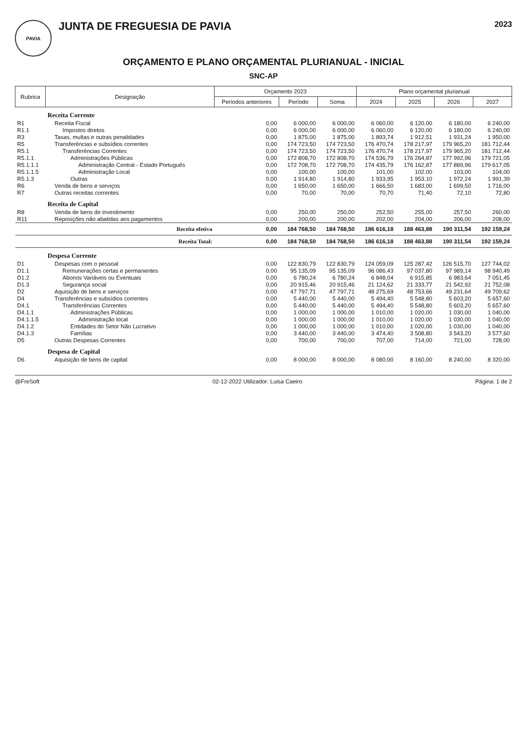PAVIA
JUNTA DE FREGUESIA DE PAVIA
2023
ORÇAMENTO E PLANO ORÇAMENTAL PLURIANUAL - INICIAL
SNC-AP
| Rubrica | Designação | Orçamento 2023 | | | Plano orçamental plurianual | | | |
| --- | --- | --- | --- | --- | --- | --- | --- | --- |
| | | Períodos anteriores | Período | Soma | 2024 | 2025 | 2026 | 2027 |
| | Receita Corrente | | | | | | | |
| R1 | Receita Fiscal | 0,00 | 6 000,00 | 6 000,00 | 6 060,00 | 6 120,00 | 6 180,00 | 6 240,00 |
| R1.1 | Impostos diretos | 0,00 | 6 000,00 | 6 000,00 | 6 060,00 | 6 120,00 | 6 180,00 | 6 240,00 |
| R3 | Taxas, multas e outras penalidades | 0,00 | 1 875,00 | 1 875,00 | 1 893,74 | 1 912,51 | 1 931,24 | 1 950,00 |
| R5 | Transferências e subsídios correntes | 0,00 | 174 723,50 | 174 723,50 | 176 470,74 | 178 217,97 | 179 965,20 | 181 712,44 |
| R5.1 | Transferências Correntes | 0,00 | 174 723,50 | 174 723,50 | 176 470,74 | 178 217,97 | 179 965,20 | 181 712,44 |
| R5.1.1 | Administrações Públicas | 0,00 | 172 808,70 | 172 808,70 | 174 536,79 | 176 264,87 | 177 992,96 | 179 721,05 |
| R5.1.1.1 | Administração Central - Estado Português | 0,00 | 172 708,70 | 172 708,70 | 174 435,79 | 176 162,87 | 177 889,96 | 179 617,05 |
| R5.1.1.5 | Administração Local | 0,00 | 100,00 | 100,00 | 101,00 | 102,00 | 103,00 | 104,00 |
| R5.1.3 | Outras | 0,00 | 1 914,80 | 1 914,80 | 1 933,95 | 1 953,10 | 1 972,24 | 1 991,39 |
| R6 | Venda de bens e serviços | 0,00 | 1 650,00 | 1 650,00 | 1 666,50 | 1 683,00 | 1 699,50 | 1 716,00 |
| R7 | Outras receitas correntes | 0,00 | 70,00 | 70,00 | 70,70 | 71,40 | 72,10 | 72,80 |
| | Receita de Capital | | | | | | | |
| R8 | Venda de bens de investimento | 0,00 | 250,00 | 250,00 | 252,50 | 255,00 | 257,50 | 260,00 |
| R11 | Reposições não abatidas aos pagamentos | 0,00 | 200,00 | 200,00 | 202,00 | 204,00 | 206,00 | 208,00 |
| | Receita efetiva | 0,00 | 184 768,50 | 184 768,50 | 186 616,18 | 188 463,88 | 190 311,54 | 192 159,24 |
| | Receita Total: | 0,00 | 184 768,50 | 184 768,50 | 186 616,18 | 188 463,88 | 190 311,54 | 192 159,24 |
| | Despesa Corrente | | | | | | | |
| D1 | Despesas com o pessoal | 0,00 | 122 830,79 | 122 830,79 | 124 059,09 | 125 287,42 | 126 515,70 | 127 744,02 |
| D1.1 | Remunerações certas e permanentes | 0,00 | 95 135,09 | 95 135,09 | 96 086,43 | 97 037,80 | 97 989,14 | 98 940,49 |
| D1.2 | Abonos Variáveis ou Eventuais | 0,00 | 6 780,24 | 6 780,24 | 6 848,04 | 6 915,85 | 6 983,64 | 7 051,45 |
| D1.3 | Segurança social | 0,00 | 20 915,46 | 20 915,46 | 21 124,62 | 21 333,77 | 21 542,92 | 21 752,08 |
| D2 | Aquisição de bens e serviços | 0,00 | 47 797,71 | 47 797,71 | 48 275,69 | 48 753,66 | 49 231,64 | 49 709,62 |
| D4 | Transferências e subsídios correntes | 0,00 | 5 440,00 | 5 440,00 | 5 494,40 | 5 548,80 | 5 603,20 | 5 657,60 |
| D4.1 | Transferências Correntes | 0,00 | 5 440,00 | 5 440,00 | 5 494,40 | 5 548,80 | 5 603,20 | 5 657,60 |
| D4.1.1 | Administrações Públicas | 0,00 | 1 000,00 | 1 000,00 | 1 010,00 | 1 020,00 | 1 030,00 | 1 040,00 |
| D4.1.1.5 | Administração local | 0,00 | 1 000,00 | 1 000,00 | 1 010,00 | 1 020,00 | 1 030,00 | 1 040,00 |
| D4.1.2 | Entidades do Setor Não Lucrativo | 0,00 | 1 000,00 | 1 000,00 | 1 010,00 | 1 020,00 | 1 030,00 | 1 040,00 |
| D4.1.3 | Famílias | 0,00 | 3 440,00 | 3 440,00 | 3 474,40 | 3 508,80 | 3 543,20 | 3 577,60 |
| D5 | Outras Despesas Correntes | 0,00 | 700,00 | 700,00 | 707,00 | 714,00 | 721,00 | 728,00 |
| | Despesa de Capital | | | | | | | |
| D6 | Aquisição de bens de capital | 0,00 | 8 000,00 | 8 000,00 | 8 080,00 | 8 160,00 | 8 240,00 | 8 320,00 |
@FreSoft 02-12-2022 Utilizador: Luisa Caeiro Página: 1 de 2